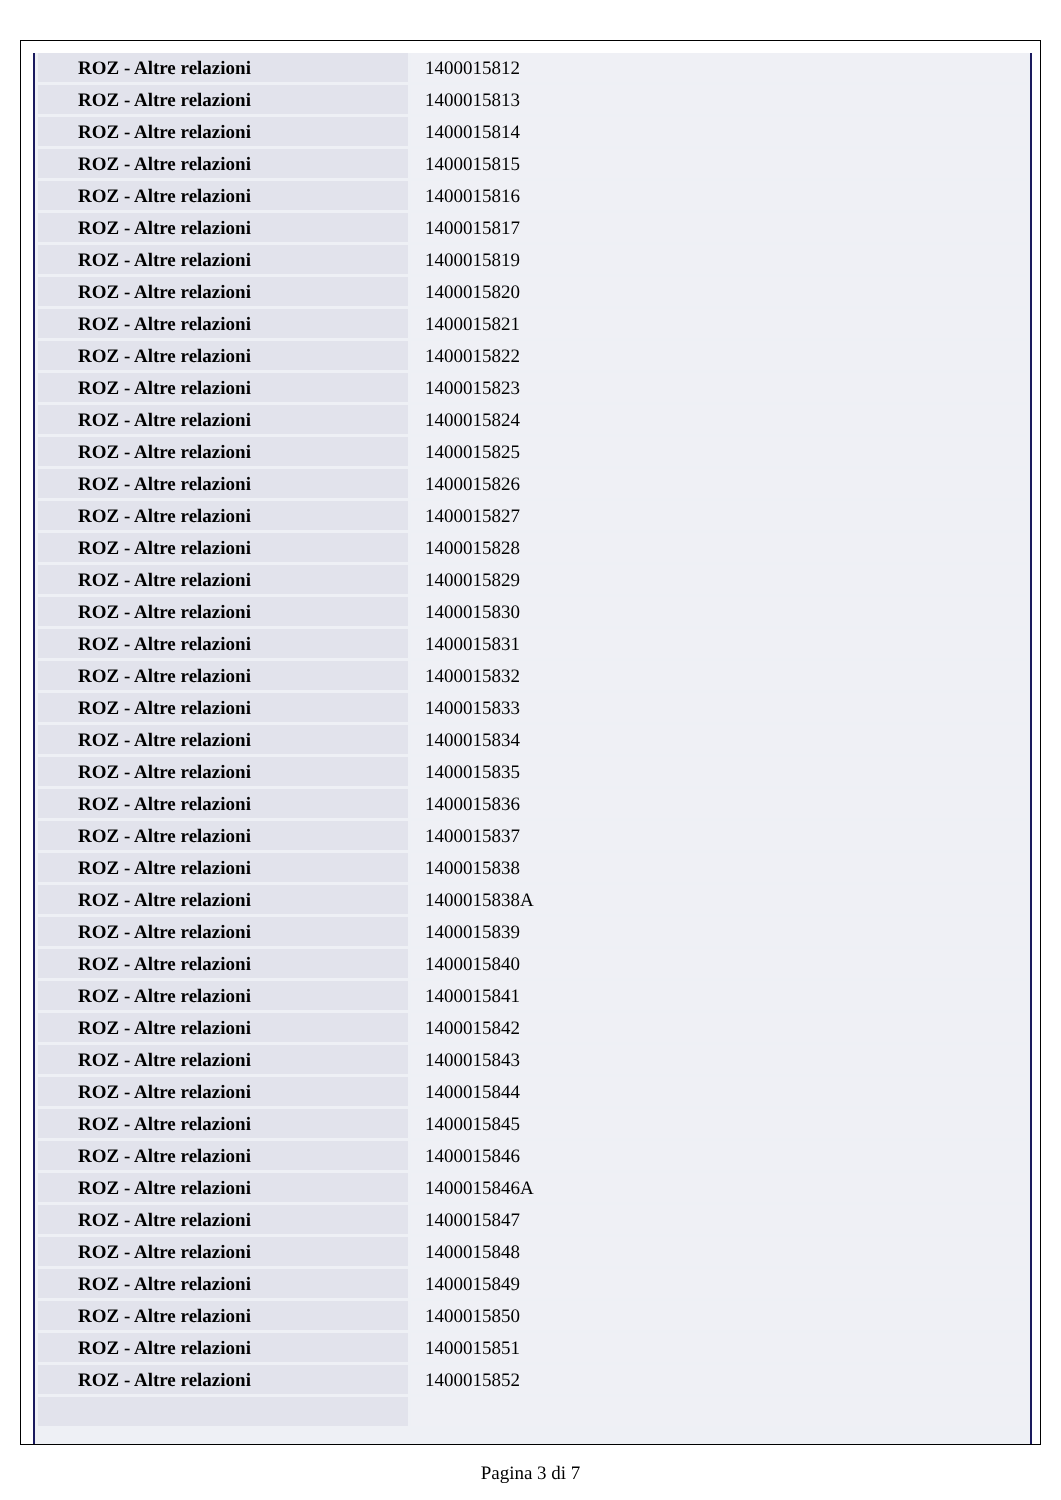| ROZ - Altre relazioni | 1400015812 |
| ROZ - Altre relazioni | 1400015813 |
| ROZ - Altre relazioni | 1400015814 |
| ROZ - Altre relazioni | 1400015815 |
| ROZ - Altre relazioni | 1400015816 |
| ROZ - Altre relazioni | 1400015817 |
| ROZ - Altre relazioni | 1400015819 |
| ROZ - Altre relazioni | 1400015820 |
| ROZ - Altre relazioni | 1400015821 |
| ROZ - Altre relazioni | 1400015822 |
| ROZ - Altre relazioni | 1400015823 |
| ROZ - Altre relazioni | 1400015824 |
| ROZ - Altre relazioni | 1400015825 |
| ROZ - Altre relazioni | 1400015826 |
| ROZ - Altre relazioni | 1400015827 |
| ROZ - Altre relazioni | 1400015828 |
| ROZ - Altre relazioni | 1400015829 |
| ROZ - Altre relazioni | 1400015830 |
| ROZ - Altre relazioni | 1400015831 |
| ROZ - Altre relazioni | 1400015832 |
| ROZ - Altre relazioni | 1400015833 |
| ROZ - Altre relazioni | 1400015834 |
| ROZ - Altre relazioni | 1400015835 |
| ROZ - Altre relazioni | 1400015836 |
| ROZ - Altre relazioni | 1400015837 |
| ROZ - Altre relazioni | 1400015838 |
| ROZ - Altre relazioni | 1400015838A |
| ROZ - Altre relazioni | 1400015839 |
| ROZ - Altre relazioni | 1400015840 |
| ROZ - Altre relazioni | 1400015841 |
| ROZ - Altre relazioni | 1400015842 |
| ROZ - Altre relazioni | 1400015843 |
| ROZ - Altre relazioni | 1400015844 |
| ROZ - Altre relazioni | 1400015845 |
| ROZ - Altre relazioni | 1400015846 |
| ROZ - Altre relazioni | 1400015846A |
| ROZ - Altre relazioni | 1400015847 |
| ROZ - Altre relazioni | 1400015848 |
| ROZ - Altre relazioni | 1400015849 |
| ROZ - Altre relazioni | 1400015850 |
| ROZ - Altre relazioni | 1400015851 |
| ROZ - Altre relazioni | 1400015852 |
Pagina 3 di 7